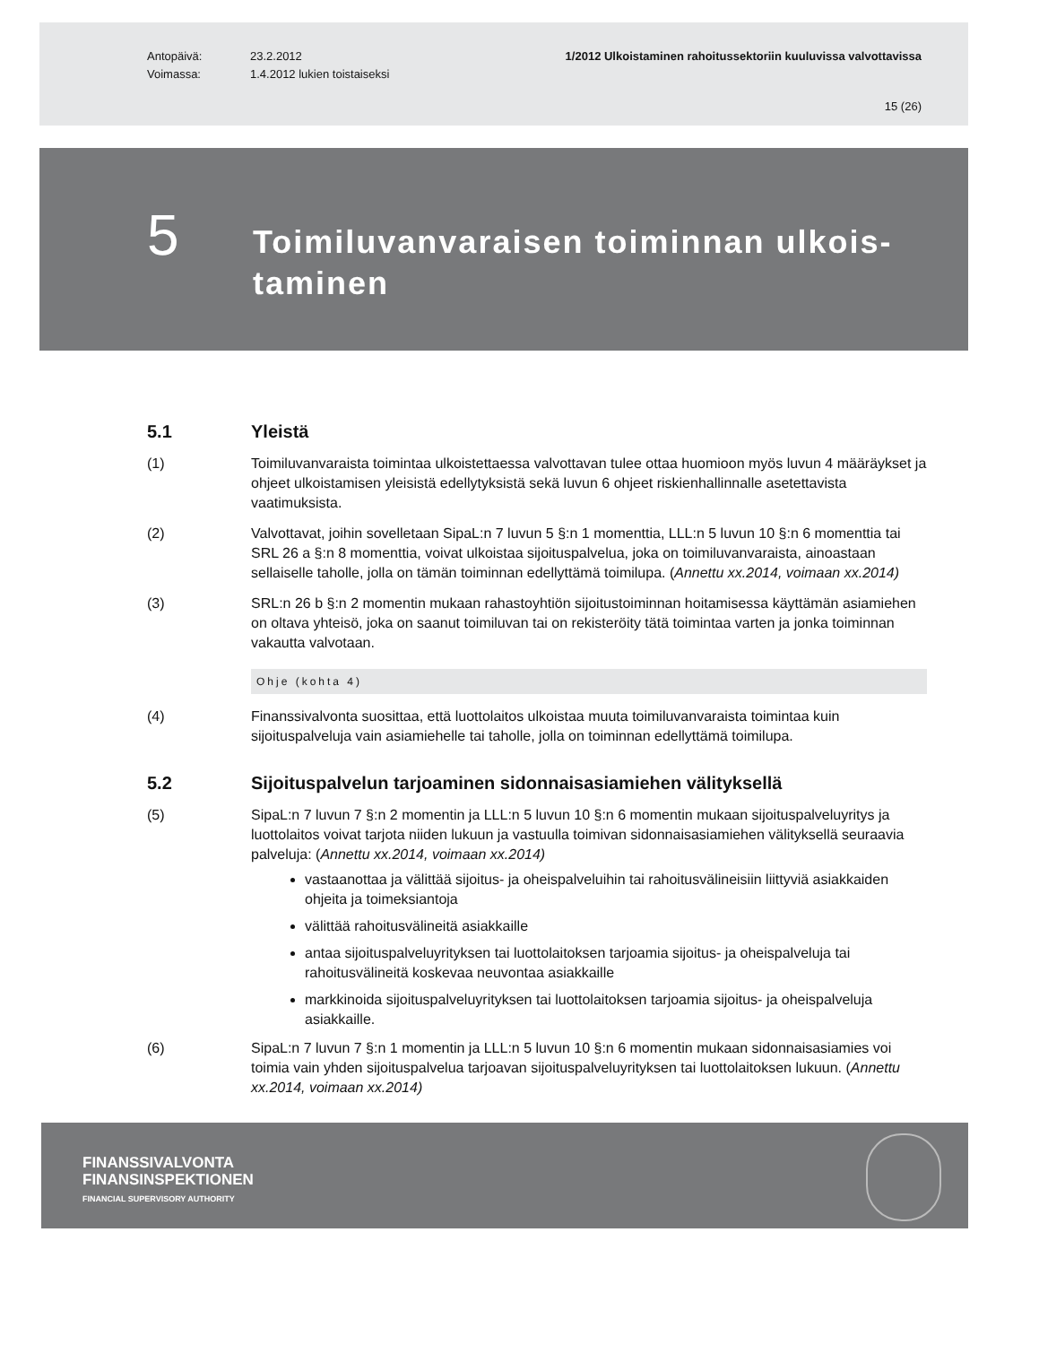Antopäivä:
Voimassa:
23.2.2012
1.4.2012 lukien toistaiseksi
1/2012 Ulkoistaminen rahoitussektoriin kuuluvissa valvottavissa
15 (26)
5
Toimiluvanvaraisen toiminnan ulkois-taminen
5.1 Yleistä
(1) Toimiluvanvaraista toimintaa ulkoistettaessa valvottavan tulee ottaa huomioon myös luvun 4 määräykset ja ohjeet ulkoistamisen yleisistä edellytyksistä sekä luvun 6 ohjeet riskienhallinnalle asetettavista vaatimuksista.
(2) Valvottavat, joihin sovelletaan SipaL:n 7 luvun 5 §:n 1 momenttia, LLL:n 5 luvun 10 §:n 6 momenttia tai SRL 26 a §:n 8 momenttia, voivat ulkoistaa sijoituspalvelua, joka on toimiluvanvaraista, ainoastaan sellaiselle taholle, jolla on tämän toiminnan edellyttämä toimilupa. (Annettu xx.2014, voimaan xx.2014)
(3) SRL:n 26 b §:n 2 momentin mukaan rahastoyhtiön sijoitustoiminnan hoitamisessa käyttämän asiamiehen on oltava yhteisö, joka on saanut toimiluvan tai on rekisteröity tätä toimintaa varten ja jonka toiminnan vakautta valvotaan.
Ohje (kohta 4)
(4) Finanssivalvonta suosittaa, että luottolaitos ulkoistaa muuta toimiluvanvaraista toimintaa kuin sijoituspalveluja vain asiamiehelle tai taholle, jolla on toiminnan edellyttämä toimilupa.
5.2 Sijoituspalvelun tarjoaminen sidonnaisasiamiehen välityksellä
(5) SipaL:n 7 luvun 7 §:n 2 momentin ja LLL:n 5 luvun 10 §:n 6 momentin mukaan sijoituspalveluyritys ja luottolaitos voivat tarjota niiden lukuun ja vastuulla toimivan sidonnaisasiamiehen välityksellä seuraavia palveluja: (Annettu xx.2014, voimaan xx.2014)
vastaanottaa ja välittää sijoitus- ja oheispalveluihin tai rahoitusvälineisiin liittyviä asiakkaiden ohjeita ja toimeksiantoja
välittää rahoitusvälineitä asiakkaille
antaa sijoituspalveluyrityksen tai luottolaitoksen tarjoamia sijoitus- ja oheispalveluja tai rahoitusvälineitä koskevaa neuvontaa asiakkaille
markkinoida sijoituspalveluyrityksen tai luottolaitoksen tarjoamia sijoitus- ja oheispalveluja asiakkaille.
(6) SipaL:n 7 luvun 7 §:n 1 momentin ja LLL:n 5 luvun 10 §:n 6 momentin mukaan sidonnaisasiamies voi toimia vain yhden sijoituspalvelua tarjoavan sijoituspalveluyrityksen tai luottolaitoksen lukuun. (Annettu xx.2014, voimaan xx.2014)
FINANSSIVALVONTA
FINANSINSPEKTIONEN
FINANCIAL SUPERVISORY AUTHORITY